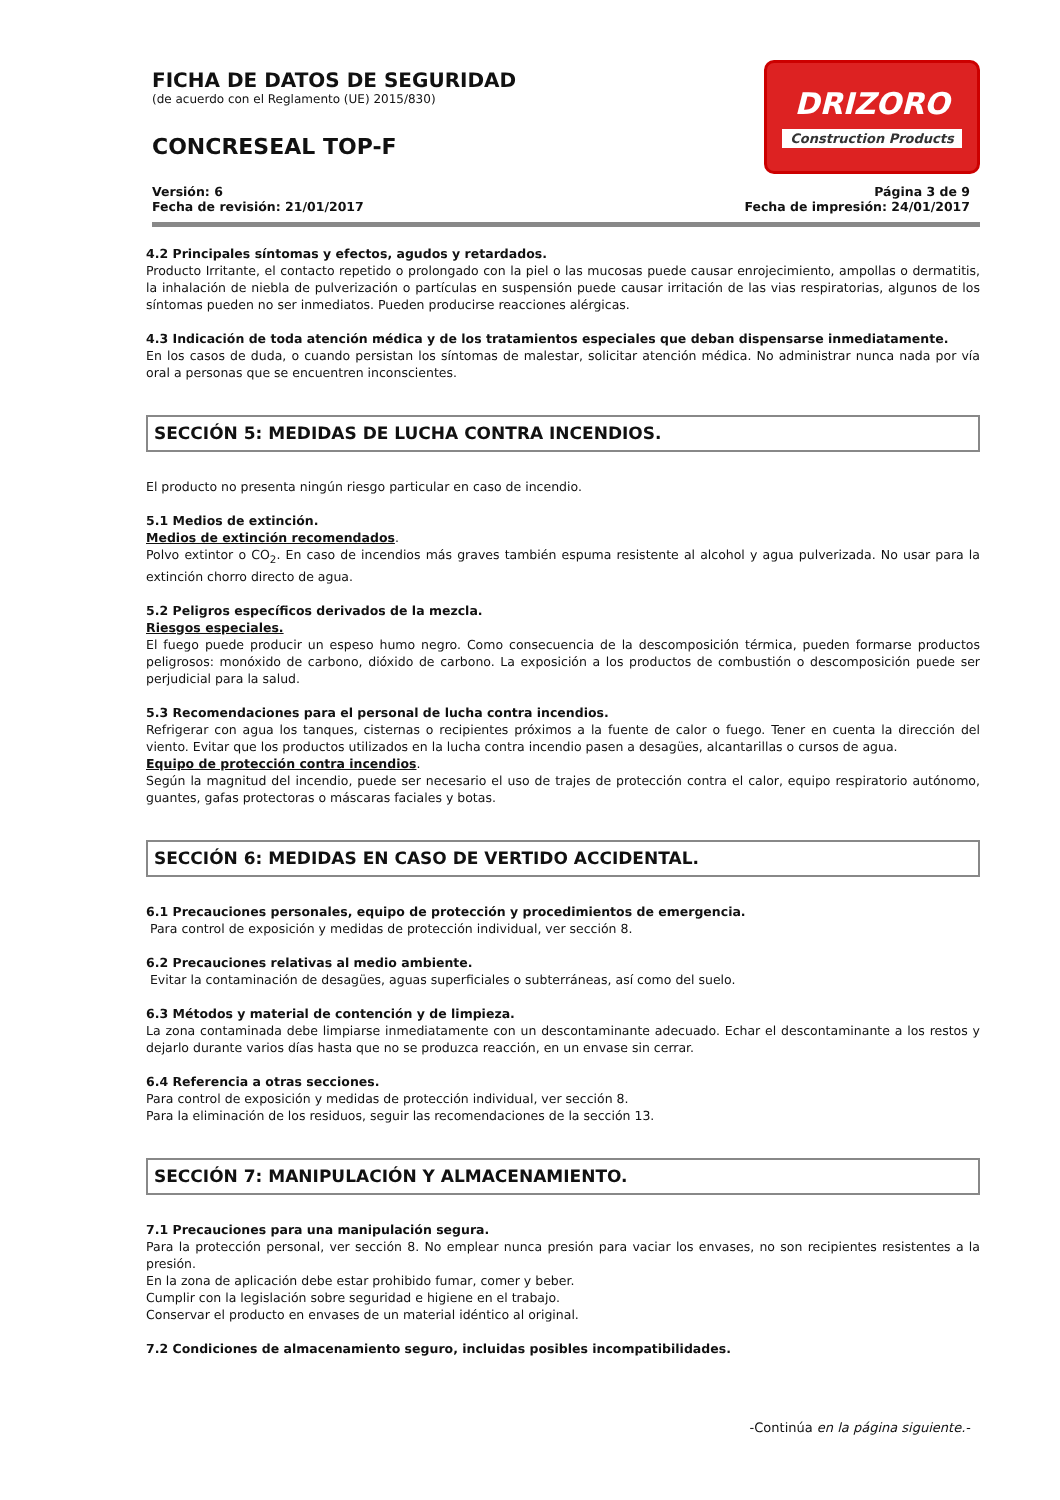FICHA DE DATOS DE SEGURIDAD
(de acuerdo con el Reglamento (UE) 2015/830)
CONCRESEAL TOP-F
DRIZORO
Construction Products
Versión: 6
Fecha de revisión: 21/01/2017
Página 3 de 9
Fecha de impresión: 24/01/2017
4.2 Principales síntomas y efectos, agudos y retardados.
Producto Irritante, el contacto repetido o prolongado con la piel o las mucosas puede causar enrojecimiento, ampollas o dermatitis, la inhalación de niebla de pulverización o partículas en suspensión puede causar irritación de las vias respiratorias, algunos de los síntomas pueden no ser inmediatos. Pueden producirse reacciones alérgicas.
4.3 Indicación de toda atención médica y de los tratamientos especiales que deban dispensarse inmediatamente.
En los casos de duda, o cuando persistan los síntomas de malestar, solicitar atención médica. No administrar nunca nada por vía oral a personas que se encuentren inconscientes.
SECCIÓN 5: MEDIDAS DE LUCHA CONTRA INCENDIOS.
El producto no presenta ningún riesgo particular en caso de incendio.
5.1 Medios de extinción.
Medios de extinción recomendados.
Polvo extintor o CO<sub>2</sub>. En caso de incendios más graves también espuma resistente al alcohol y agua pulverizada. No usar para la extinción chorro directo de agua.
5.2 Peligros específicos derivados de la mezcla.
Riesgos especiales.
El fuego puede producir un espeso humo negro. Como consecuencia de la descomposición térmica, pueden formarse productos peligrosos: monóxido de carbono, dióxido de carbono. La exposición a los productos de combustión o descomposición puede ser perjudicial para la salud.
5.3 Recomendaciones para el personal de lucha contra incendios.
Refrigerar con agua los tanques, cisternas o recipientes próximos a la fuente de calor o fuego. Tener en cuenta la dirección del viento. Evitar que los productos utilizados en la lucha contra incendio pasen a desagües, alcantarillas o cursos de agua.
Equipo de protección contra incendios.
Según la magnitud del incendio, puede ser necesario el uso de trajes de protección contra el calor, equipo respiratorio autónomo, guantes, gafas protectoras o máscaras faciales y botas.
SECCIÓN 6: MEDIDAS EN CASO DE VERTIDO ACCIDENTAL.
6.1 Precauciones personales, equipo de protección y procedimientos de emergencia.
Para control de exposición y medidas de protección individual, ver sección 8.
6.2 Precauciones relativas al medio ambiente.
Evitar la contaminación de desagües, aguas superficiales o subterráneas, así como del suelo.
6.3 Métodos y material de contención y de limpieza.
La zona contaminada debe limpiarse inmediatamente con un descontaminante adecuado. Echar el descontaminante a los restos y dejarlo durante varios días hasta que no se produzca reacción, en un envase sin cerrar.
6.4 Referencia a otras secciones.
Para control de exposición y medidas de protección individual, ver sección 8.
Para la eliminación de los residuos, seguir las recomendaciones de la sección 13.
SECCIÓN 7: MANIPULACIÓN Y ALMACENAMIENTO.
7.1 Precauciones para una manipulación segura.
Para la protección personal, ver sección 8. No emplear nunca presión para vaciar los envases, no son recipientes resistentes a la presión.
En la zona de aplicación debe estar prohibido fumar, comer y beber.
Cumplir con la legislación sobre seguridad e higiene en el trabajo.
Conservar el producto en envases de un material idéntico al original.
7.2 Condiciones de almacenamiento seguro, incluidas posibles incompatibilidades.
-Continúa en la página siguiente.-